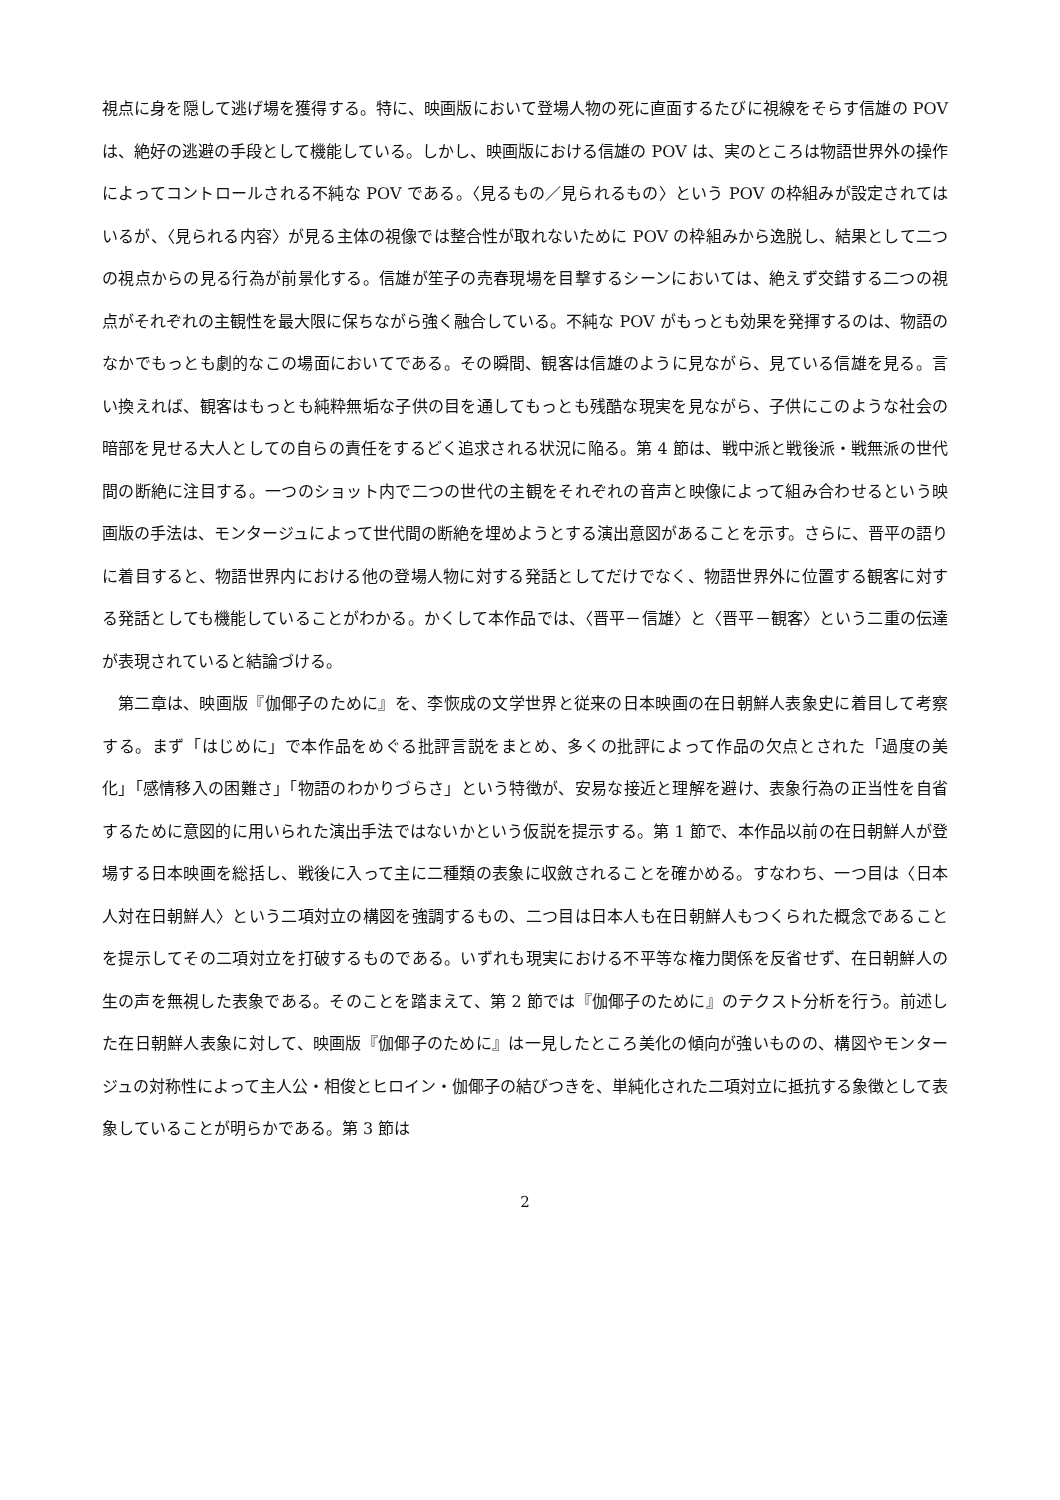視点に身を隠して逃げ場を獲得する。特に、映画版において登場人物の死に直面するたびに視線をそらす信雄の POV は、絶好の逃避の手段として機能している。しかし、映画版における信雄の POV は、実のところは物語世界外の操作によってコントロールされる不純な POV である。〈見るもの／見られるもの〉という POV の枠組みが設定されてはいるが、〈見られる内容〉が見る主体の視像では整合性が取れないために POV の枠組みから逸脱し、結果として二つの視点からの見る行為が前景化する。信雄が笙子の売春現場を目撃するシーンにおいては、絶えず交錯する二つの視点がそれぞれの主観性を最大限に保ちながら強く融合している。不純な POV がもっとも効果を発揮するのは、物語のなかでもっとも劇的なこの場面においてである。その瞬間、観客は信雄のように見ながら、見ている信雄を見る。言い換えれば、観客はもっとも純粋無垢な子供の目を通してもっとも残酷な現実を見ながら、子供にこのような社会の暗部を見せる大人としての自らの責任をするどく追求される状況に陥る。第 4 節は、戦中派と戦後派・戦無派の世代間の断絶に注目する。一つのショット内で二つの世代の主観をそれぞれの音声と映像によって組み合わせるという映画版の手法は、モンタージュによって世代間の断絶を埋めようとする演出意図があることを示す。さらに、晋平の語りに着目すると、物語世界内における他の登場人物に対する発話としてだけでなく、物語世界外に位置する観客に対する発話としても機能していることがわかる。かくして本作品では、〈晋平－信雄〉と〈晋平－観客〉という二重の伝達が表現されていると結論づける。
第二章は、映画版『伽倻子のために』を、李恢成の文学世界と従来の日本映画の在日朝鮮人表象史に着目して考察する。まず「はじめに」で本作品をめぐる批評言説をまとめ、多くの批評によって作品の欠点とされた「過度の美化」「感情移入の困難さ」「物語のわかりづらさ」という特徴が、安易な接近と理解を避け、表象行為の正当性を自省するために意図的に用いられた演出手法ではないかという仮説を提示する。第 1 節で、本作品以前の在日朝鮮人が登場する日本映画を総括し、戦後に入って主に二種類の表象に収斂されることを確かめる。すなわち、一つ目は〈日本人対在日朝鮮人〉という二項対立の構図を強調するもの、二つ目は日本人も在日朝鮮人もつくられた概念であることを提示してその二項対立を打破するものである。いずれも現実における不平等な権力関係を反省せず、在日朝鮮人の生の声を無視した表象である。そのことを踏まえて、第 2 節では『伽倻子のために』のテクスト分析を行う。前述した在日朝鮮人表象に対して、映画版『伽倻子のために』は一見したところ美化の傾向が強いものの、構図やモンタージュの対称性によって主人公・相俊とヒロイン・伽倻子の結びつきを、単純化された二項対立に抵抗する象徴として表象していることが明らかである。第 3 節は
2